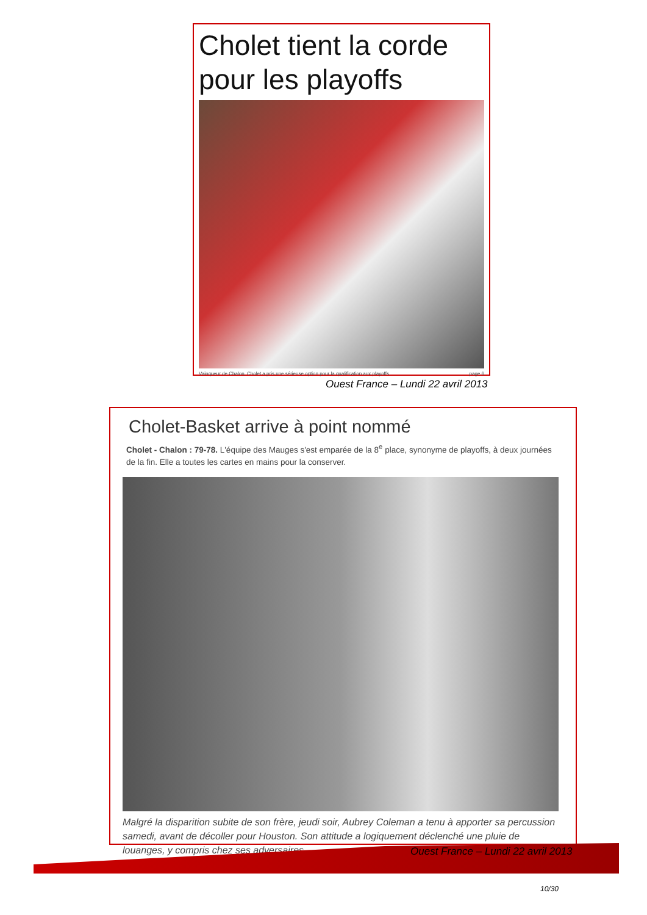Cholet tient la corde pour les playoffs
Vainqueur de Chalon, Cholet a pris une sérieuse option pour la qualification aux playoffs. page 6
Ouest France – Lundi 22 avril 2013
Cholet-Basket arrive à point nommé
Cholet - Chalon : 79-78. L'équipe des Mauges s'est emparée de la 8<sup>e</sup> place, synonyme de playoffs, à deux journées de la fin. Elle a toutes les cartes en mains pour la conserver.
Malgré la disparition subite de son frère, jeudi soir, Aubrey Coleman a tenu à apporter sa percussion samedi, avant de décoller pour Houston. Son attitude a logiquement déclenché une pluie de louanges, y compris chez ses adversaires.
Ouest France – Lundi 22 avril 2013
10/30